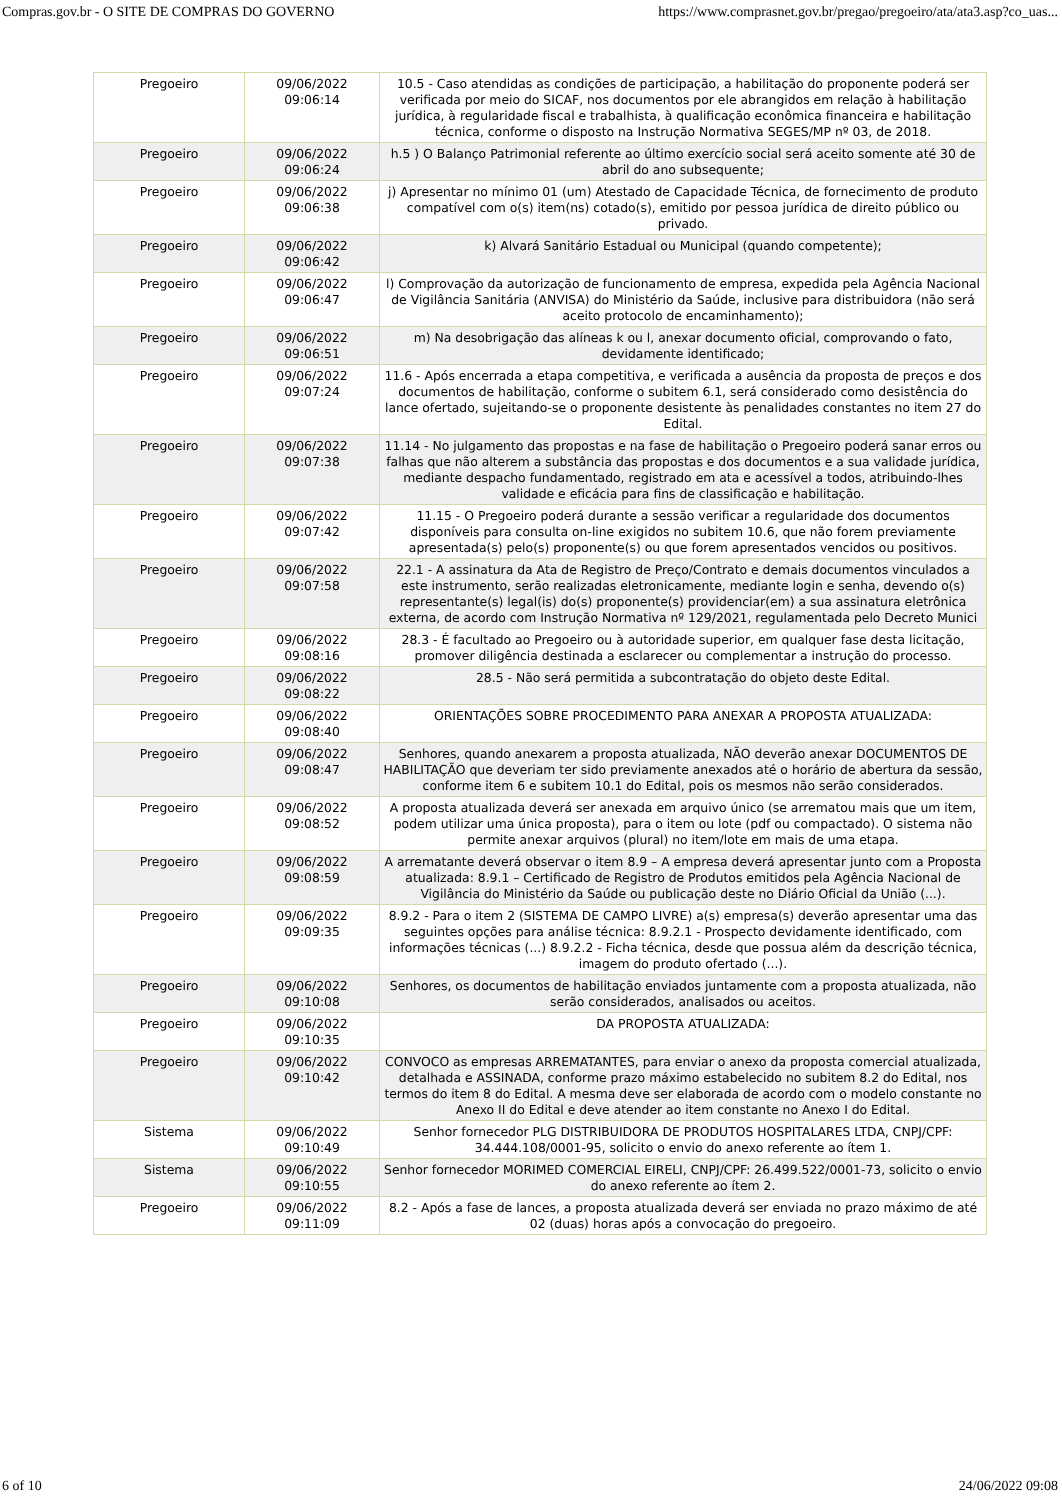Compras.gov.br - O SITE DE COMPRAS DO GOVERNO https://www.comprasnet.gov.br/pregao/pregoeiro/ata/ata3.asp?co_uas...
| Pregoeiro | 09/06/2022 09:06:14 | 10.5 - Caso atendidas as condições de participação, a habilitação do proponente poderá ser verificada por meio do SICAF, nos documentos por ele abrangidos em relação à habilitação jurídica, à regularidade fiscal e trabalhista, à qualificação econômica financeira e habilitação técnica, conforme o disposto na Instrução Normativa SEGES/MP nº 03, de 2018. |
| Pregoeiro | 09/06/2022 09:06:24 | h.5 ) O Balanço Patrimonial referente ao último exercício social será aceito somente até 30 de abril do ano subsequente; |
| Pregoeiro | 09/06/2022 09:06:38 | j) Apresentar no mínimo 01 (um) Atestado de Capacidade Técnica, de fornecimento de produto compatível com o(s) item(ns) cotado(s), emitido por pessoa jurídica de direito público ou privado. |
| Pregoeiro | 09/06/2022 09:06:42 | k) Alvará Sanitário Estadual ou Municipal (quando competente); |
| Pregoeiro | 09/06/2022 09:06:47 | l) Comprovação da autorização de funcionamento de empresa, expedida pela Agência Nacional de Vigilância Sanitária (ANVISA) do Ministério da Saúde, inclusive para distribuidora (não será aceito protocolo de encaminhamento); |
| Pregoeiro | 09/06/2022 09:06:51 | m) Na desobrigação das alíneas k ou l, anexar documento oficial, comprovando o fato, devidamente identificado; |
| Pregoeiro | 09/06/2022 09:07:24 | 11.6 - Após encerrada a etapa competitiva, e verificada a ausência da proposta de preços e dos documentos de habilitação, conforme o subitem 6.1, será considerado como desistência do lance ofertado, sujeitando-se o proponente desistente às penalidades constantes no item 27 do Edital. |
| Pregoeiro | 09/06/2022 09:07:38 | 11.14 - No julgamento das propostas e na fase de habilitação o Pregoeiro poderá sanar erros ou falhas que não alterem a substância das propostas e dos documentos e a sua validade jurídica, mediante despacho fundamentado, registrado em ata e acessível a todos, atribuindo-lhes validade e eficácia para fins de classificação e habilitação. |
| Pregoeiro | 09/06/2022 09:07:42 | 11.15 - O Pregoeiro poderá durante a sessão verificar a regularidade dos documentos disponíveis para consulta on-line exigidos no subitem 10.6, que não forem previamente apresentada(s) pelo(s) proponente(s) ou que forem apresentados vencidos ou positivos. |
| Pregoeiro | 09/06/2022 09:07:58 | 22.1 - A assinatura da Ata de Registro de Preço/Contrato e demais documentos vinculados a este instrumento, serão realizadas eletronicamente, mediante login e senha, devendo o(s) representante(s) legal(is) do(s) proponente(s) providenciar(em) a sua assinatura eletrônica externa, de acordo com Instrução Normativa nº 129/2021, regulamentada pelo Decreto Munici |
| Pregoeiro | 09/06/2022 09:08:16 | 28.3 - É facultado ao Pregoeiro ou à autoridade superior, em qualquer fase desta licitação, promover diligência destinada a esclarecer ou complementar a instrução do processo. |
| Pregoeiro | 09/06/2022 09:08:22 | 28.5 - Não será permitida a subcontratação do objeto deste Edital. |
| Pregoeiro | 09/06/2022 09:08:40 | ORIENTAÇÕES SOBRE PROCEDIMENTO PARA ANEXAR A PROPOSTA ATUALIZADA: |
| Pregoeiro | 09/06/2022 09:08:47 | Senhores, quando anexarem a proposta atualizada, NÃO deverão anexar DOCUMENTOS DE HABILITAÇÃO que deveriam ter sido previamente anexados até o horário de abertura da sessão, conforme item 6 e subitem 10.1 do Edital, pois os mesmos não serão considerados. |
| Pregoeiro | 09/06/2022 09:08:52 | A proposta atualizada deverá ser anexada em arquivo único (se arrematou mais que um item, podem utilizar uma única proposta), para o item ou lote (pdf ou compactado). O sistema não permite anexar arquivos (plural) no item/lote em mais de uma etapa. |
| Pregoeiro | 09/06/2022 09:08:59 | A arrematante deverá observar o item 8.9 – A empresa deverá apresentar junto com a Proposta atualizada: 8.9.1 – Certificado de Registro de Produtos emitidos pela Agência Nacional de Vigilância do Ministério da Saúde ou publicação deste no Diário Oficial da União (...). |
| Pregoeiro | 09/06/2022 09:09:35 | 8.9.2 - Para o item 2 (SISTEMA DE CAMPO LIVRE) a(s) empresa(s) deverão apresentar uma das seguintes opções para análise técnica: 8.9.2.1 - Prospecto devidamente identificado, com informações técnicas (...) 8.9.2.2 - Ficha técnica, desde que possua além da descrição técnica, imagem do produto ofertado (...). |
| Pregoeiro | 09/06/2022 09:10:08 | Senhores, os documentos de habilitação enviados juntamente com a proposta atualizada, não serão considerados, analisados ou aceitos. |
| Pregoeiro | 09/06/2022 09:10:35 | DA PROPOSTA ATUALIZADA: |
| Pregoeiro | 09/06/2022 09:10:42 | CONVOCO as empresas ARREMATANTES, para enviar o anexo da proposta comercial atualizada, detalhada e ASSINADA, conforme prazo máximo estabelecido no subitem 8.2 do Edital, nos termos do item 8 do Edital. A mesma deve ser elaborada de acordo com o modelo constante no Anexo II do Edital e deve atender ao item constante no Anexo I do Edital. |
| Sistema | 09/06/2022 09:10:49 | Senhor fornecedor PLG DISTRIBUIDORA DE PRODUTOS HOSPITALARES LTDA, CNPJ/CPF: 34.444.108/0001-95, solicito o envio do anexo referente ao ítem 1. |
| Sistema | 09/06/2022 09:10:55 | Senhor fornecedor MORIMED COMERCIAL EIRELI, CNPJ/CPF: 26.499.522/0001-73, solicito o envio do anexo referente ao ítem 2. |
| Pregoeiro | 09/06/2022 09:11:09 | 8.2 - Após a fase de lances, a proposta atualizada deverá ser enviada no prazo máximo de até 02 (duas) horas após a convocação do pregoeiro. |
6 of 10 24/06/2022 09:08